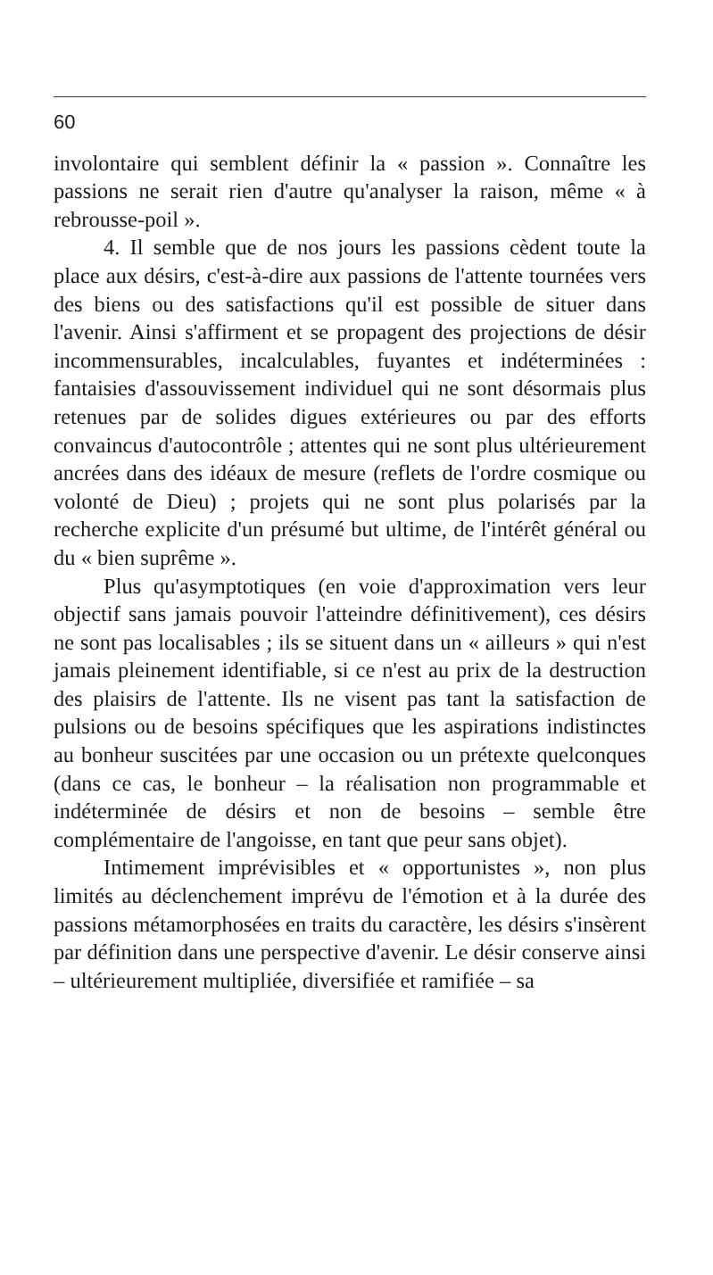60
involontaire qui semblent définir la « passion ». Connaître les passions ne serait rien d'autre qu'analyser la raison, même « à rebrousse-poil ».
4. Il semble que de nos jours les passions cèdent toute la place aux désirs, c'est-à-dire aux passions de l'attente tournées vers des biens ou des satisfactions qu'il est possible de situer dans l'avenir. Ainsi s'affirment et se propagent des projections de désir incommensurables, incalculables, fuyantes et indéterminées : fantaisies d'assouvissement individuel qui ne sont désormais plus retenues par de solides digues extérieures ou par des efforts convaincus d'autocontrôle ; attentes qui ne sont plus ultérieurement ancrées dans des idéaux de mesure (reflets de l'ordre cosmique ou volonté de Dieu) ; projets qui ne sont plus polarisés par la recherche explicite d'un présumé but ultime, de l'intérêt général ou du « bien suprême ».
Plus qu'asymptotiques (en voie d'approximation vers leur objectif sans jamais pouvoir l'atteindre définitivement), ces désirs ne sont pas localisables ; ils se situent dans un « ailleurs » qui n'est jamais pleinement identifiable, si ce n'est au prix de la destruction des plaisirs de l'attente. Ils ne visent pas tant la satisfaction de pulsions ou de besoins spécifiques que les aspirations indistinctes au bonheur suscitées par une occasion ou un prétexte quelconques (dans ce cas, le bonheur – la réalisation non programmable et indéterminée de désirs et non de besoins – semble être complémentaire de l'angoisse, en tant que peur sans objet).
Intimement imprévisibles et « opportunistes », non plus limités au déclenchement imprévu de l'émotion et à la durée des passions métamorphosées en traits du caractère, les désirs s'insèrent par définition dans une perspective d'avenir. Le désir conserve ainsi – ultérieurement multipliée, diversifiée et ramifiée – sa